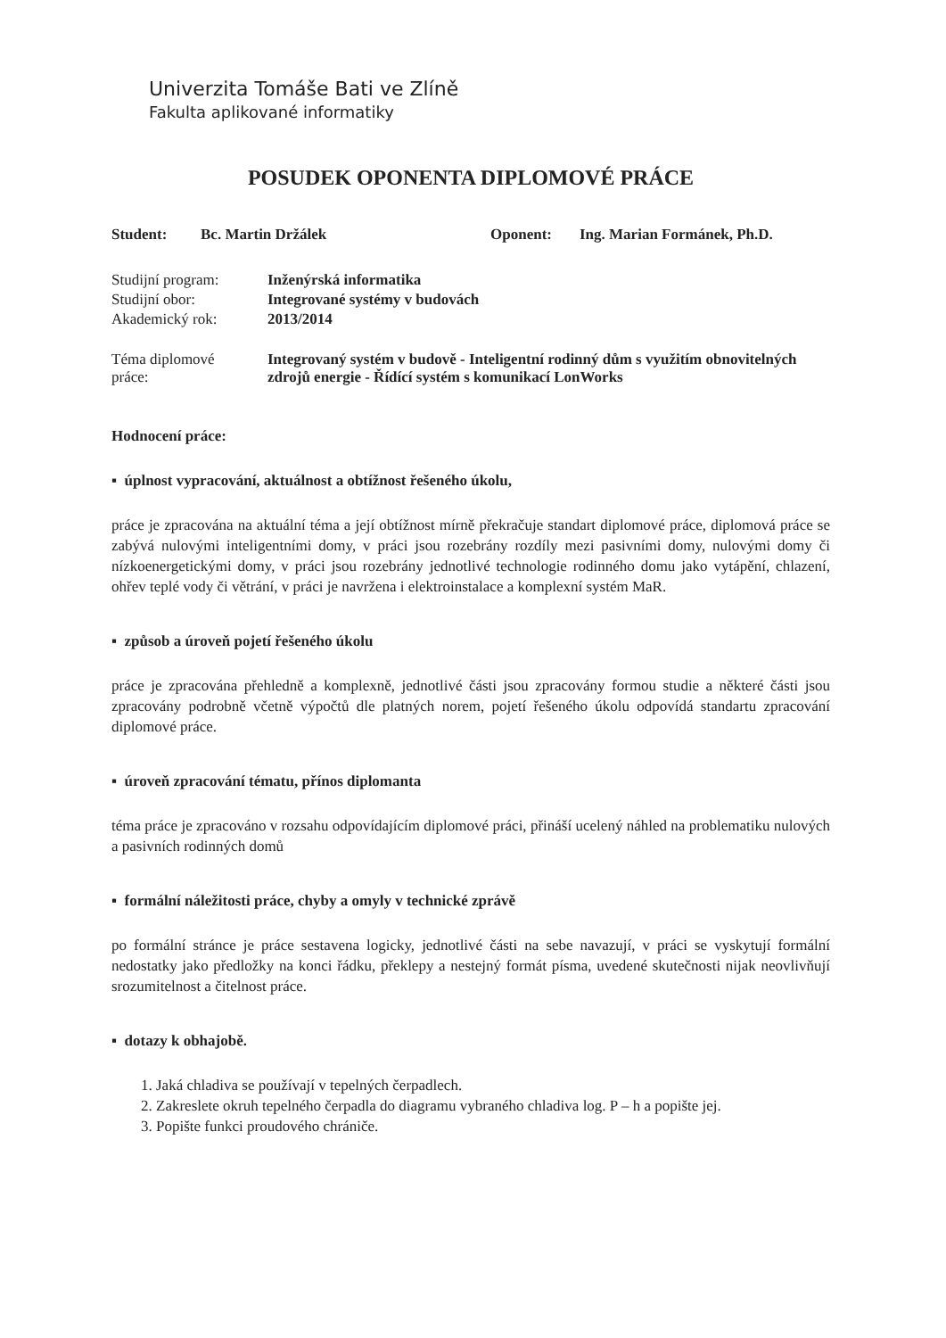Univerzita Tomáše Bati ve Zlíně
Fakulta aplikované informatiky
POSUDEK OPONENTA DIPLOMOVÉ PRÁCE
Student: Bc. Martin Držálek Oponent: Ing. Marian Formánek, Ph.D.
| Studijní program: | Inženýrská informatika |
| Studijní obor: | Integrované systémy v budovách |
| Akademický rok: | 2013/2014 |
| Téma diplomové práce: | Integrovaný systém v budově - Inteligentní rodinný dům s využitím obnovitelných zdrojů energie - Řídící systém s komunikací LonWorks |
Hodnocení práce:
▪ úplnost vypracování, aktuálnost a obtížnost řešeného úkolu,
práce je zpracována na aktuální téma a její obtížnost mírně překračuje standart diplomové práce, diplomová práce se zabývá nulovými inteligentními domy, v práci jsou rozebrány rozdíly mezi pasivními domy, nulovými domy či nízkoenergetickými domy, v práci jsou rozebrány jednotlivé technologie rodinného domu jako vytápění, chlazení, ohřev teplé vody či větrání, v práci je navržena i elektroinstalace a komplexní systém MaR.
▪ způsob a úroveň pojetí řešeného úkolu
práce je zpracována přehledně a komplexně, jednotlivé části jsou zpracovány formou studie a některé části jsou zpracovány podrobně včetně výpočtů dle platných norem, pojetí řešeného úkolu odpovídá standartu zpracování diplomové práce.
▪ úroveň zpracování tématu, přínos diplomanta
téma práce je zpracováno v rozsahu odpovídajícím diplomové práci, přináší ucelený náhled na problematiku nulových a pasivních rodinných domů
▪ formální náležitosti práce, chyby a omyly v technické zprávě
po formální stránce je práce sestavena logicky, jednotlivé části na sebe navazují, v práci se vyskytují formální nedostatky jako předložky na konci řádku, překlepy a nestejný formát písma, uvedené skutečnosti nijak neovlivňují srozumitelnost a čitelnost práce.
▪ dotazy k obhajobě.
1. Jaká chladiva se používají v tepelných čerpadlech.
2. Zakreslete okruh tepelného čerpadla do diagramu vybraného chladiva log. P – h a popište jej.
3. Popište funkci proudového chrániče.